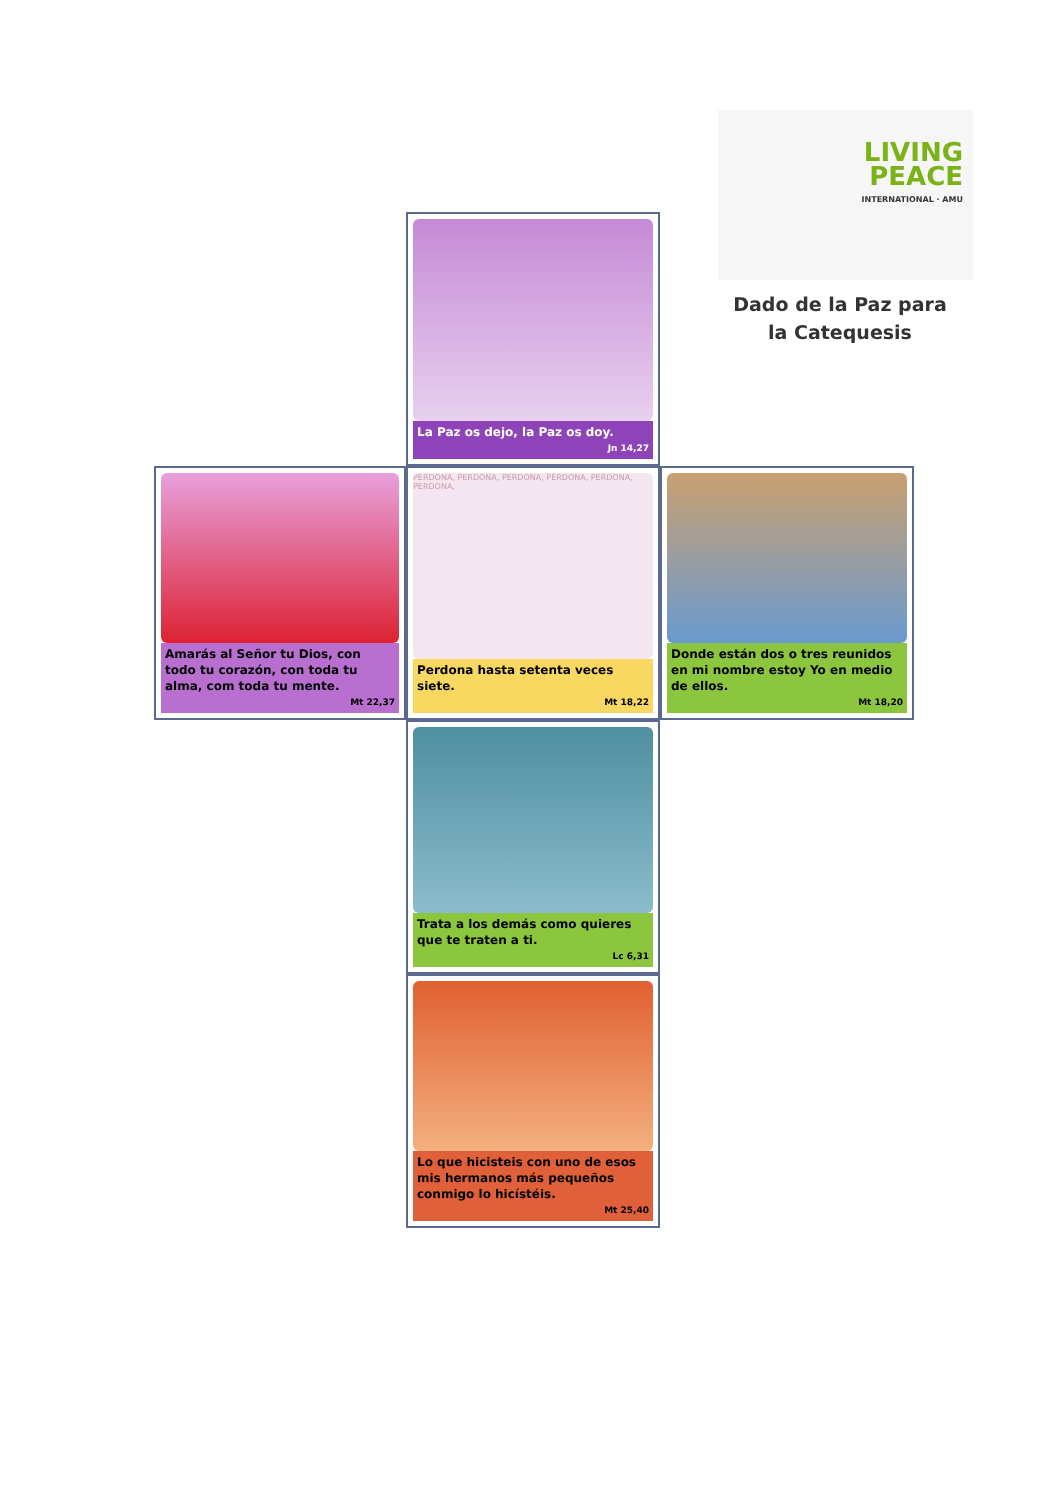LIVING
PEACE
INTERNATIONAL · AMU
Dado de la Paz para la Catequesis
La Paz os dejo, la Paz os doy.
Jn 14,27
Amarás al Señor tu Dios, con todo tu corazón, con toda tu alma, com toda tu mente.
Mt 22,37
PERDONA, PERDONA, PERDONA, PERDONA, PERDONA, PERDONA,
Perdona hasta setenta veces siete.
Mt 18,22
Donde están dos o tres reunidos en mi nombre estoy Yo en medio de ellos.
Mt 18,20
Trata a los demás como quieres que te traten a ti.
Lc 6,31
Lo que hicisteis con uno de esos mis hermanos más pequeños conmigo lo hicístéis.
Mt 25,40